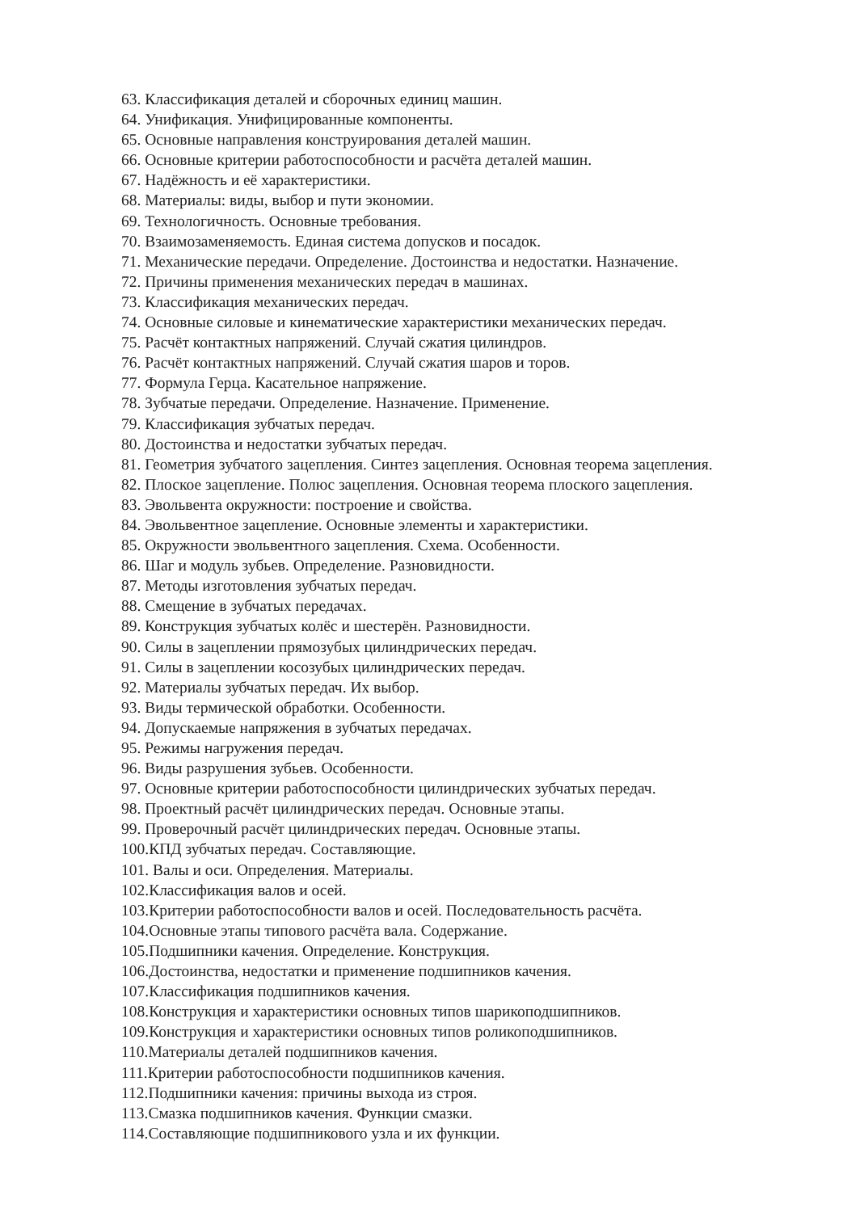63. Классификация деталей и сборочных единиц машин.
64. Унификация. Унифицированные компоненты.
65. Основные направления конструирования деталей машин.
66. Основные критерии работоспособности и расчёта деталей машин.
67. Надёжность и её характеристики.
68. Материалы: виды, выбор и пути экономии.
69. Технологичность. Основные требования.
70. Взаимозаменяемость. Единая система допусков и посадок.
71. Механические передачи. Определение. Достоинства и недостатки. Назначение.
72. Причины применения механических передач в машинах.
73. Классификация механических передач.
74. Основные силовые и кинематические характеристики механических передач.
75. Расчёт контактных напряжений. Случай сжатия цилиндров.
76. Расчёт контактных напряжений. Случай сжатия шаров и торов.
77. Формула Герца. Касательное напряжение.
78. Зубчатые передачи. Определение. Назначение. Применение.
79. Классификация зубчатых передач.
80. Достоинства и недостатки зубчатых передач.
81. Геометрия зубчатого зацепления. Синтез зацепления. Основная теорема зацепления.
82. Плоское зацепление. Полюс зацепления. Основная теорема плоского зацепления.
83. Эвольвента окружности: построение и свойства.
84. Эвольвентное зацепление. Основные элементы и характеристики.
85. Окружности эвольвентного зацепления. Схема. Особенности.
86. Шаг и модуль зубьев. Определение. Разновидности.
87. Методы изготовления зубчатых передач.
88. Смещение в зубчатых передачах.
89. Конструкция зубчатых колёс и шестерён. Разновидности.
90. Силы в зацеплении прямозубых цилиндрических передач.
91. Силы в зацеплении косозубых цилиндрических передач.
92. Материалы зубчатых передач. Их выбор.
93. Виды термической обработки. Особенности.
94. Допускаемые напряжения в зубчатых передачах.
95. Режимы нагружения передач.
96. Виды разрушения зубьев. Особенности.
97. Основные критерии работоспособности цилиндрических зубчатых передач.
98. Проектный расчёт цилиндрических передач. Основные этапы.
99. Проверочный расчёт цилиндрических передач. Основные этапы.
100.КПД зубчатых передач. Составляющие.
101. Валы и оси. Определения. Материалы.
102.Классификация валов и осей.
103.Критерии работоспособности валов и осей. Последовательность расчёта.
104.Основные этапы типового расчёта вала. Содержание.
105.Подшипники качения. Определение. Конструкция.
106.Достоинства, недостатки и применение подшипников качения.
107.Классификация подшипников качения.
108.Конструкция и характеристики основных типов шарикоподшипников.
109.Конструкция и характеристики основных типов роликоподшипников.
110.Материалы деталей подшипников качения.
111.Критерии работоспособности подшипников качения.
112.Подшипники качения: причины выхода из строя.
113.Смазка подшипников качения. Функции смазки.
114.Составляющие подшипникового узла и их функции.